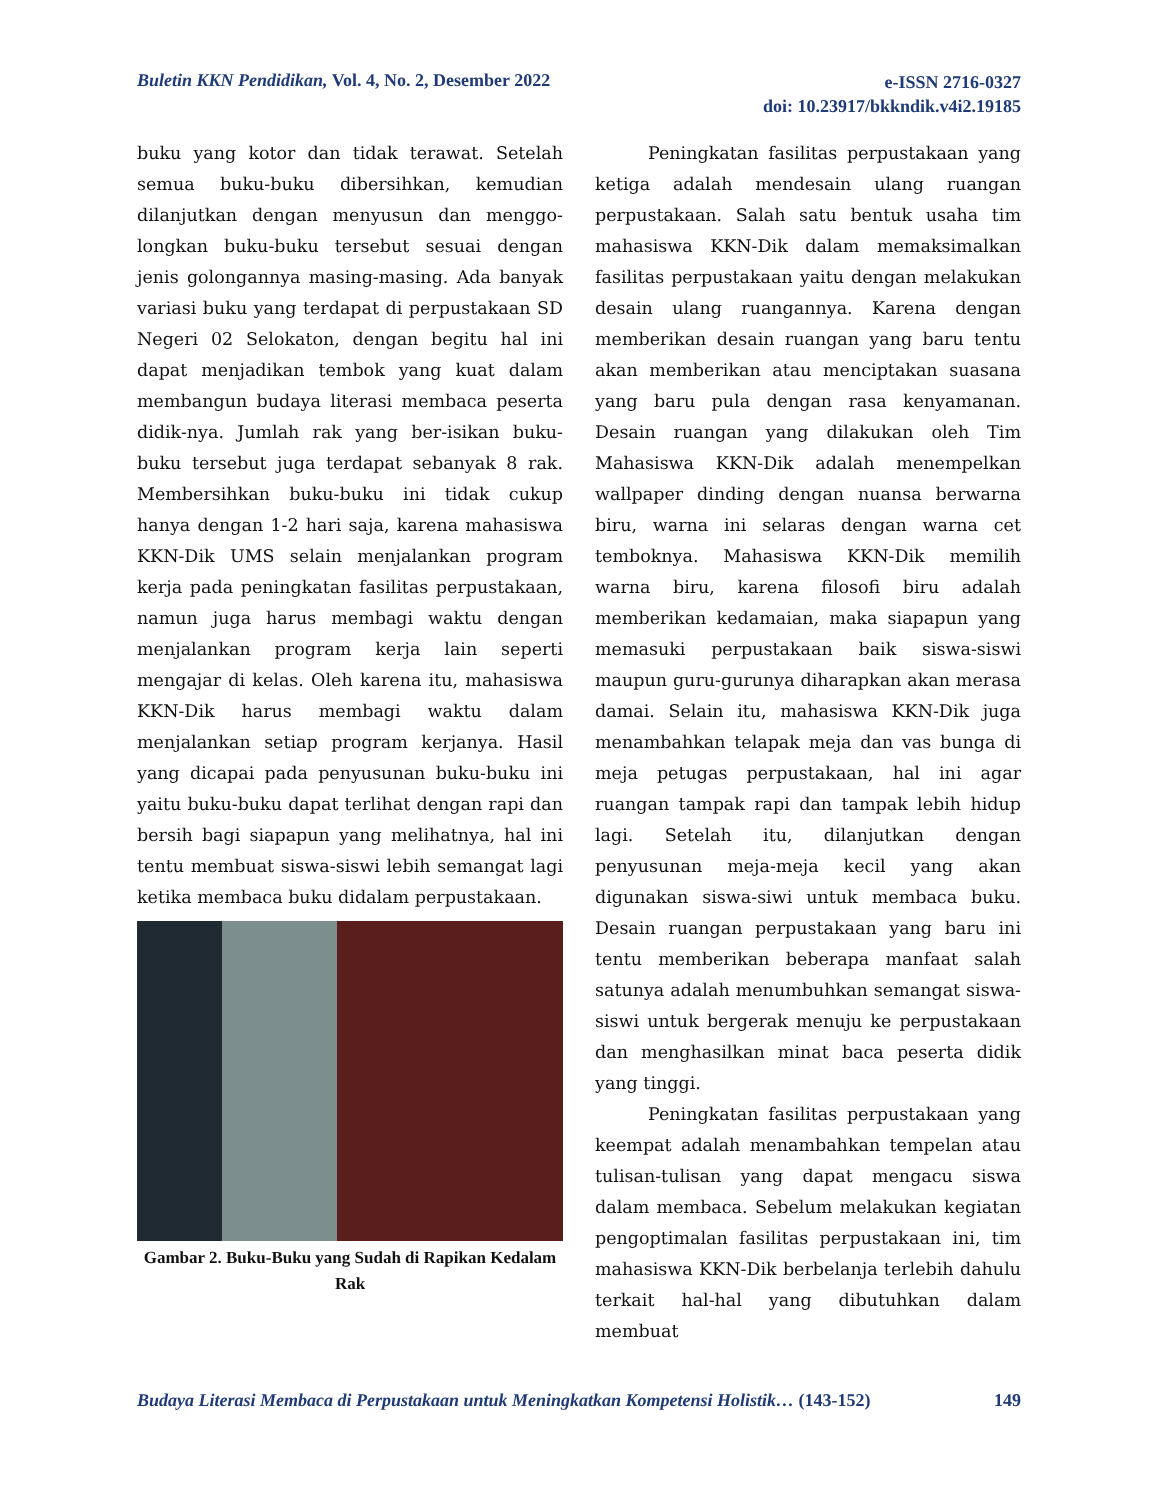Buletin KKN Pendidikan, Vol. 4, No. 2, Desember 2022
e-ISSN 2716-0327
doi: 10.23917/bkkndik.v4i2.19185
buku yang kotor dan tidak terawat. Setelah semua buku-buku dibersihkan, kemudian dilanjutkan dengan menyusun dan menggo-longkan buku-buku tersebut sesuai dengan jenis golongannya masing-masing. Ada banyak variasi buku yang terdapat di perpustakaan SD Negeri 02 Selokaton, dengan begitu hal ini dapat menjadikan tembok yang kuat dalam membangun budaya literasi membaca peserta didik-nya. Jumlah rak yang ber-isikan buku-buku tersebut juga terdapat sebanyak 8 rak. Membersihkan buku-buku ini tidak cukup hanya dengan 1-2 hari saja, karena mahasiswa KKN-Dik UMS selain menjalankan program kerja pada peningkatan fasilitas perpustakaan, namun juga harus membagi waktu dengan menjalankan program kerja lain seperti mengajar di kelas. Oleh karena itu, mahasiswa KKN-Dik harus membagi waktu dalam menjalankan setiap program kerjanya. Hasil yang dicapai pada penyusunan buku-buku ini yaitu buku-buku dapat terlihat dengan rapi dan bersih bagi siapapun yang melihatnya, hal ini tentu membuat siswa-siswi lebih semangat lagi ketika membaca buku didalam perpustakaan.
Gambar 2. Buku-Buku yang Sudah di Rapikan Kedalam Rak
Peningkatan fasilitas perpustakaan yang ketiga adalah mendesain ulang ruangan perpustakaan. Salah satu bentuk usaha tim mahasiswa KKN-Dik dalam memaksimalkan fasilitas perpustakaan yaitu dengan melakukan desain ulang ruangannya. Karena dengan memberikan desain ruangan yang baru tentu akan memberikan atau menciptakan suasana yang baru pula dengan rasa kenyamanan. Desain ruangan yang dilakukan oleh Tim Mahasiswa KKN-Dik adalah menempelkan wallpaper dinding dengan nuansa berwarna biru, warna ini selaras dengan warna cet temboknya. Mahasiswa KKN-Dik memilih warna biru, karena filosofi biru adalah memberikan kedamaian, maka siapapun yang memasuki perpustakaan baik siswa-siswi maupun guru-gurunya diharapkan akan merasa damai. Selain itu, mahasiswa KKN-Dik juga menambahkan telapak meja dan vas bunga di meja petugas perpustakaan, hal ini agar ruangan tampak rapi dan tampak lebih hidup lagi. Setelah itu, dilanjutkan dengan penyusunan meja-meja kecil yang akan digunakan siswa-siwi untuk membaca buku. Desain ruangan perpustakaan yang baru ini tentu memberikan beberapa manfaat salah satunya adalah menumbuhkan semangat siswa-siswi untuk bergerak menuju ke perpustakaan dan menghasilkan minat baca peserta didik yang tinggi.
Peningkatan fasilitas perpustakaan yang keempat adalah menambahkan tempelan atau tulisan-tulisan yang dapat mengacu siswa dalam membaca. Sebelum melakukan kegiatan pengoptimalan fasilitas perpustakaan ini, tim mahasiswa KKN-Dik berbelanja terlebih dahulu terkait hal-hal yang dibutuhkan dalam membuat
Budaya Literasi Membaca di Perpustakaan untuk Meningkatkan Kompetensi Holistik… (143-152)
149